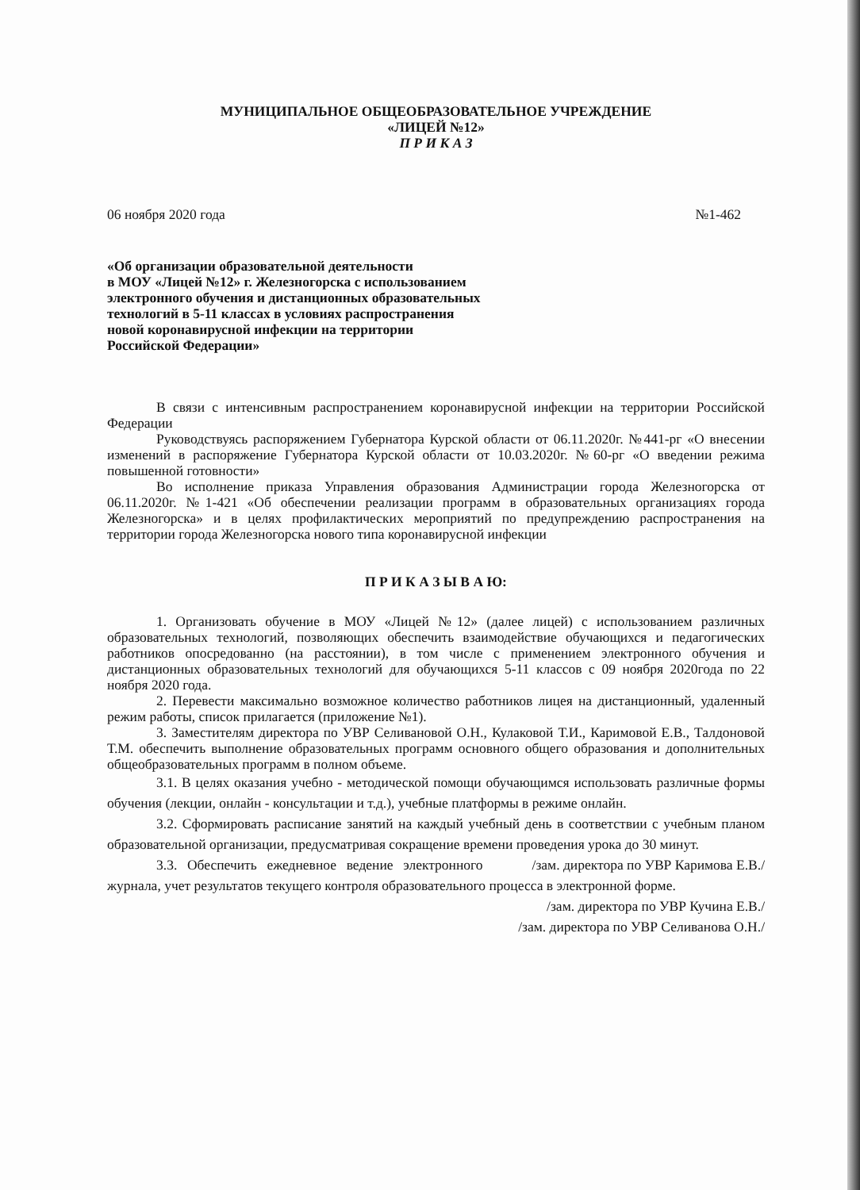МУНИЦИПАЛЬНОЕ ОБЩЕОБРАЗОВАТЕЛЬНОЕ УЧРЕЖДЕНИЕ
«ЛИЦЕЙ №12»
П Р И К А З
06 ноября 2020 года №1-462
«Об организации образовательной деятельности
в МОУ «Лицей №12» г. Железногорска с использованием
электронного обучения и дистанционных образовательных
технологий в 5-11 классах в условиях распространения
новой коронавирусной инфекции на территории
Российской Федерации»
В связи с интенсивным распространением коронавирусной инфекции на территории Российской Федерации
Руководствуясь распоряжением Губернатора Курской области от 06.11.2020г. №441-рг «О внесении изменений в распоряжение Губернатора Курской области от 10.03.2020г. №60-рг «О введении режима повышенной готовности»
Во исполнение приказа Управления образования Администрации города Железногорска от 06.11.2020г. №1-421 «Об обеспечении реализации программ в образовательных организациях города Железногорска» и в целях профилактических мероприятий по предупреждению распространения на территории города Железногорска нового типа коронавирусной инфекции
П Р И К А З Ы В А Ю:
1. Организовать обучение в МОУ «Лицей №12» (далее лицей) с использованием различных образовательных технологий, позволяющих обеспечить взаимодействие обучающихся и педагогических работников опосредованно (на расстоянии), в том числе с применением электронного обучения и дистанционных образовательных технологий для обучающихся 5-11 классов с 09 ноября 2020года по 22 ноября 2020 года.
2. Перевести максимально возможное количество работников лицея на дистанционный, удаленный режим работы, список прилагается (приложение №1).
3. Заместителям директора по УВР Селивановой О.Н., Кулаковой Т.И., Каримовой Е.В., Талдоновой Т.М. обеспечить выполнение образовательных программ основного общего образования и дополнительных общеобразовательных программ в полном объеме.
3.1. В целях оказания учебно - методической помощи обучающимся использовать различные формы обучения (лекции, онлайн - консультации и т.д.), учебные платформы в режиме онлайн.
3.2. Сформировать расписание занятий на каждый учебный день в соответствии с учебным планом образовательной организации, предусматривая сокращение времени проведения урока до 30 минут. /зам. директора по УВР Каримова Е.В./
3.3. Обеспечить ежедневное ведение электронного журнала, учет результатов текущего контроля образовательного процесса в электронной форме.
/зам. директора по УВР Кучина Е.В./
/зам. директора по УВР Селиванова О.Н./